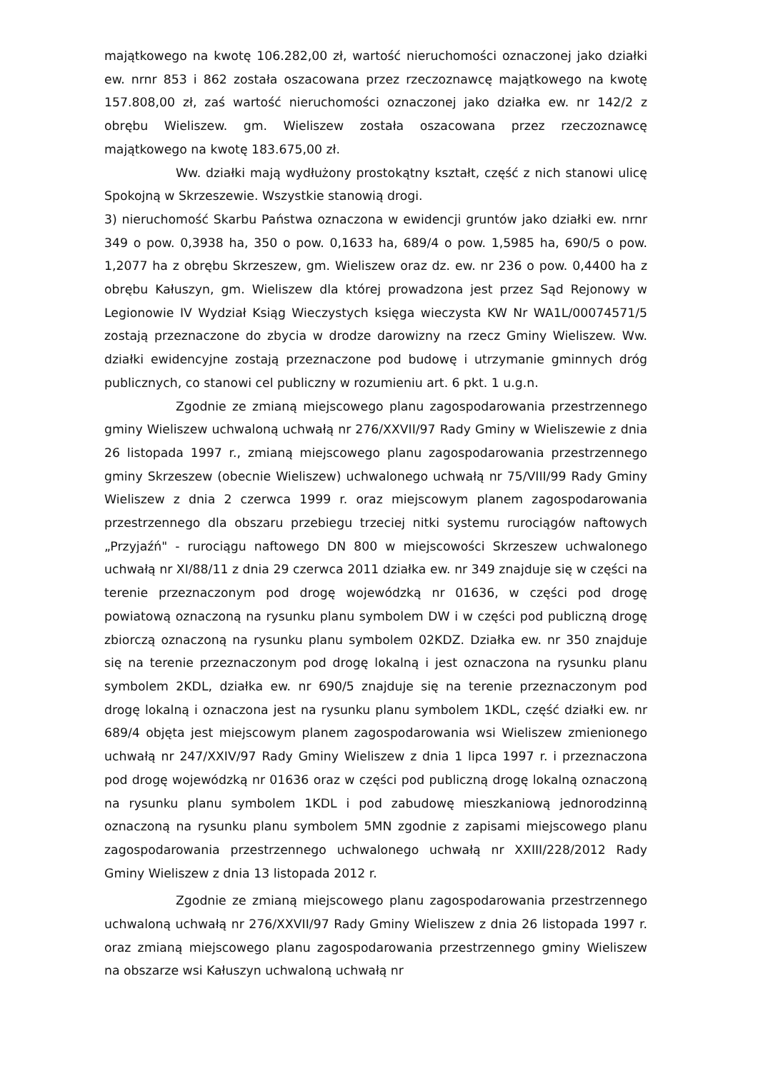majątkowego na kwotę 106.282,00 zł, wartość nieruchomości oznaczonej jako działki ew. nrnr 853 i 862 została oszacowana przez rzeczoznawcę majątkowego na kwotę 157.808,00 zł, zaś wartość nieruchomości oznaczonej jako działka ew. nr 142/2 z obrębu Wieliszew. gm. Wieliszew została oszacowana przez rzeczoznawcę majątkowego na kwotę 183.675,00 zł.
Ww. działki mają wydłużony prostokątny kształt, część z nich stanowi ulicę Spokojną w Skrzeszewie. Wszystkie stanowią drogi.
3) nieruchomość Skarbu Państwa oznaczona w ewidencji gruntów jako działki ew. nrnr 349 o pow. 0,3938 ha, 350 o pow. 0,1633 ha, 689/4 o pow. 1,5985 ha, 690/5 o pow. 1,2077 ha z obrębu Skrzeszew, gm. Wieliszew oraz dz. ew. nr 236 o pow. 0,4400 ha z obrębu Kałuszyn, gm. Wieliszew dla której prowadzona jest przez Sąd Rejonowy w Legionowie IV Wydział Ksiąg Wieczystych księga wieczysta KW Nr WA1L/00074571/5 zostają przeznaczone do zbycia w drodze darowizny na rzecz Gminy Wieliszew. Ww. działki ewidencyjne zostają przeznaczone pod budowę i utrzymanie gminnych dróg publicznych, co stanowi cel publiczny w rozumieniu art. 6 pkt. 1 u.g.n.
Zgodnie ze zmianą miejscowego planu zagospodarowania przestrzennego gminy Wieliszew uchwaloną uchwałą nr 276/XXVII/97 Rady Gminy w Wieliszewie z dnia 26 listopada 1997 r., zmianą miejscowego planu zagospodarowania przestrzennego gminy Skrzeszew (obecnie Wieliszew) uchwalonego uchwałą nr 75/VIII/99 Rady Gminy Wieliszew z dnia 2 czerwca 1999 r. oraz miejscowym planem zagospodarowania przestrzennego dla obszaru przebiegu trzeciej nitki systemu rurociągów naftowych „Przyjaźń" - rurociągu naftowego DN 800 w miejscowości Skrzeszew uchwalonego uchwałą nr XI/88/11 z dnia 29 czerwca 2011 działka ew. nr 349 znajduje się w części na terenie przeznaczonym pod drogę wojewódzką nr 01636, w części pod drogę powiatową oznaczoną na rysunku planu symbolem DW i w części pod publiczną drogę zbiorczą oznaczoną na rysunku planu symbolem 02KDZ. Działka ew. nr 350 znajduje się na terenie przeznaczonym pod drogę lokalną i jest oznaczona na rysunku planu symbolem 2KDL, działka ew. nr 690/5 znajduje się na terenie przeznaczonym pod drogę lokalną i oznaczona jest na rysunku planu symbolem 1KDL, część działki ew. nr 689/4 objęta jest miejscowym planem zagospodarowania wsi Wieliszew zmienionego uchwałą nr 247/XXIV/97 Rady Gminy Wieliszew z dnia 1 lipca 1997 r. i przeznaczona pod drogę wojewódzką nr 01636 oraz w części pod publiczną drogę lokalną oznaczoną na rysunku planu symbolem 1KDL i pod zabudowę mieszkaniową jednorodzinną oznaczoną na rysunku planu symbolem 5MN zgodnie z zapisami miejscowego planu zagospodarowania przestrzennego uchwalonego uchwałą nr XXIII/228/2012 Rady Gminy Wieliszew z dnia 13 listopada 2012 r.
Zgodnie ze zmianą miejscowego planu zagospodarowania przestrzennego uchwaloną uchwałą nr 276/XXVII/97 Rady Gminy Wieliszew z dnia 26 listopada 1997 r. oraz zmianą miejscowego planu zagospodarowania przestrzennego gminy Wieliszew na obszarze wsi Kałuszyn uchwaloną uchwałą nr